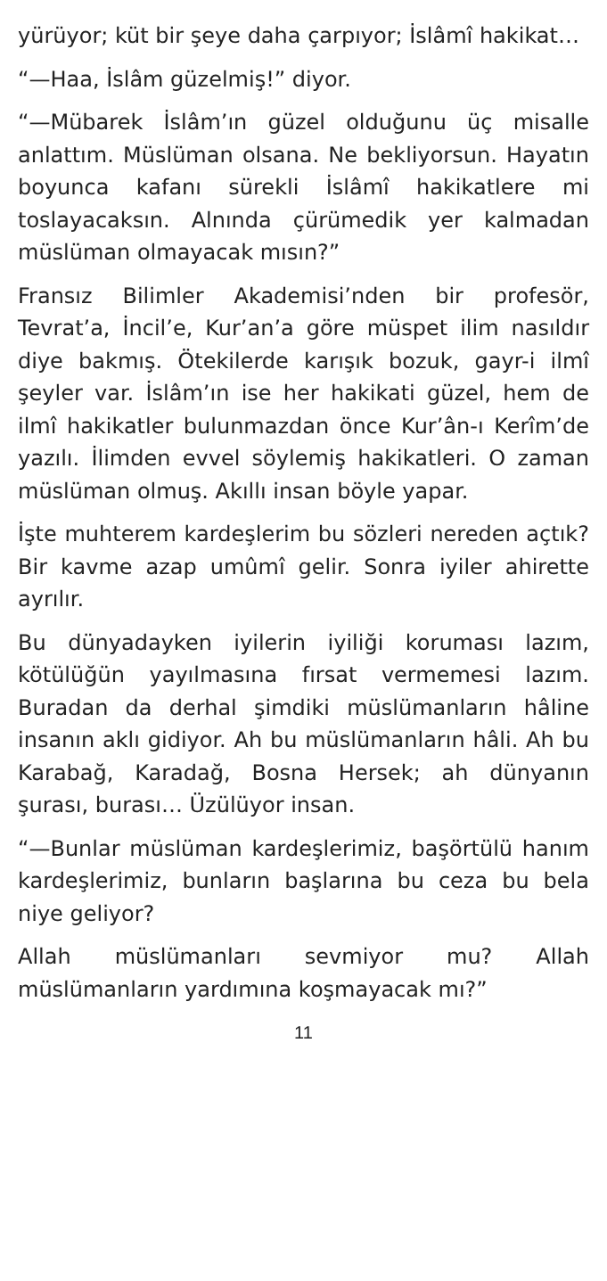yürüyor; küt bir şeye daha çarpıyor; İslâmî hakikat…
“—Haa, İslâm güzelmiş!” diyor.
“—Mübarek İslâm’ın güzel olduğunu üç misalle anlattım. Müslüman olsana. Ne bekliyorsun. Hayatın boyunca kafanı sürekli İslâmî hakikatlere mi toslayacaksın. Alnında çürümedik yer kalmadan müslüman olmayacak mısın?”
Fransız Bilimler Akademisi’nden bir profesör, Tevrat’a, İncil’e, Kur’an’a göre müspet ilim nasıldır diye bakmış. Ötekilerde karışık bozuk, gayr-i ilmî şeyler var. İslâm’ın ise her hakikati güzel, hem de ilmî hakikatler bulunmazdan önce Kur’ân-ı Kerîm’de yazılı. İlimden evvel söylemiş hakikatleri. O zaman müslüman olmuş. Akıllı insan böyle yapar.
İşte muhterem kardeşlerim bu sözleri nereden açtık? Bir kavme azap umûmî gelir. Sonra iyiler ahirette ayrılır.
Bu dünyadayken iyilerin iyiliği koruması lazım, kötülüğün yayılmasına fırsat vermemesi lazım. Buradan da derhal şimdiki müslümanların hâline insanın aklı gidiyor. Ah bu müslümanların hâli. Ah bu Karabağ, Karadağ, Bosna Hersek; ah dünyanın şurası, burası… Üzülüyor insan.
“—Bunlar müslüman kardeşlerimiz, başörtülü hanım kardeşlerimiz, bunların başlarına bu ceza bu bela niye geliyor?
Allah müslümanları sevmiyor mu? Allah müslümanların yardımına koşmayacak mı?”
11